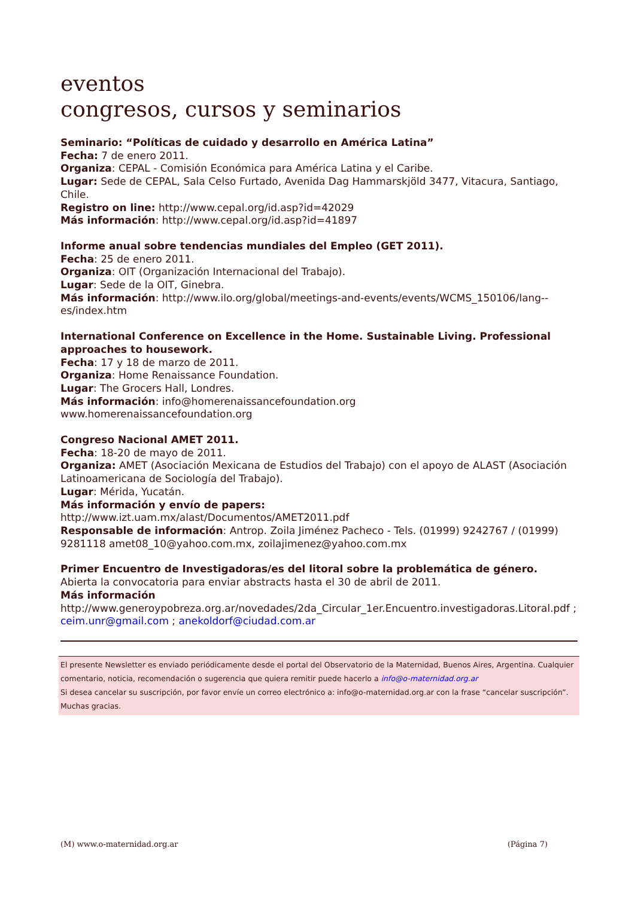eventos
congresos, cursos y seminarios
Seminario: “Políticas de cuidado y desarrollo en América Latina”
Fecha: 7 de enero 2011.
Organiza: CEPAL - Comisión Económica para América Latina y el Caribe.
Lugar: Sede de CEPAL, Sala Celso Furtado, Avenida Dag Hammarskjöld 3477, Vitacura, Santiago, Chile.
Registro on line: http://www.cepal.org/id.asp?id=42029
Más información: http://www.cepal.org/id.asp?id=41897
Informe anual sobre tendencias mundiales del Empleo (GET 2011).
Fecha: 25 de enero 2011.
Organiza: OIT (Organización Internacional del Trabajo).
Lugar: Sede de la OIT, Ginebra.
Más información: http://www.ilo.org/global/meetings-and-events/events/WCMS_150106/lang--es/index.htm
International Conference on Excellence in the Home. Sustainable Living. Professional approaches to housework.
Fecha: 17 y 18 de marzo de 2011.
Organiza: Home Renaissance Foundation.
Lugar: The Grocers Hall, Londres.
Más información: info@homerenaissancefoundation.org
www.homerenaissancefoundation.org
Congreso Nacional AMET 2011.
Fecha: 18-20 de mayo de 2011.
Organiza: AMET (Asociación Mexicana de Estudios del Trabajo) con el apoyo de ALAST (Asociación Latinoamericana de Sociología del Trabajo).
Lugar: Mérida, Yucatán.
Más información y envío de papers:
http://www.izt.uam.mx/alast/Documentos/AMET2011.pdf
Responsable de información: Antrop. Zoila Jiménez Pacheco - Tels. (01999) 9242767 / (01999) 9281118 amet08_10@yahoo.com.mx, zoilajimenez@yahoo.com.mx
Primer Encuentro de Investigadoras/es del litoral sobre la problemática de género.
Abierta la convocatoria para enviar abstracts hasta el 30 de abril de 2011.
Más información
http://www.generoypobreza.org.ar/novedades/2da_Circular_1er.Encuentro.investigadoras.Litoral.pdf ; ceim.unr@gmail.com ; anekoldorf@ciudad.com.ar
El presente Newsletter es enviado periódicamente desde el portal del Observatorio de la Maternidad, Buenos Aires, Argentina. Cualquier comentario, noticia, recomendación o sugerencia que quiera remitir puede hacerlo a info@o-maternidad.org.ar
Si desea cancelar su suscripción, por favor envíe un correo electrónico a: info@o-maternidad.org.ar con la frase “cancelar suscripción”. Muchas gracias.
(M) www.o-maternidad.org.ar (Página 7)